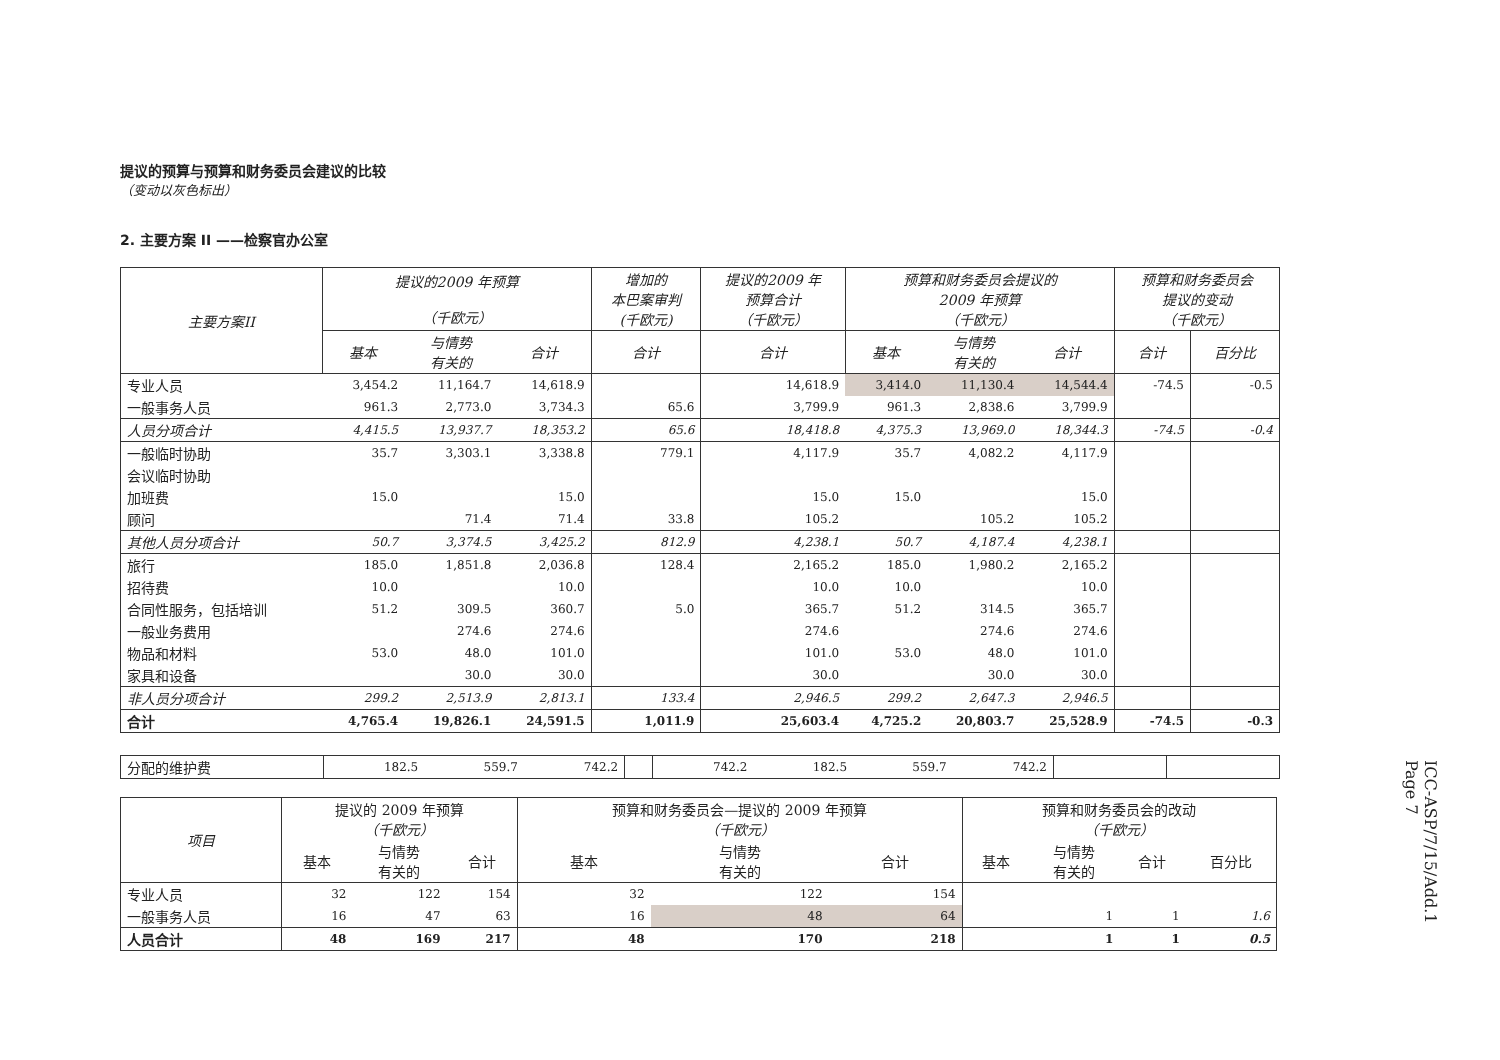提议的预算与预算和财务委员会建议的比较
（变动以灰色标出）
2. 主要方案 II ——检察官办公室
| 主要方案II | 提议的2009 年预算 （千欧元） | | | 增加的 本巴案审判 (千欧元) | 提议的2009 年 预算合计 （千欧元） | 预算和财务委员会提议的 2009 年预算 （千欧元） | | | 预算和财务委员会 提议的变动 （千欧元） | |
| --- | --- | --- | --- | --- | --- | --- | --- | --- | --- | --- |
| | 基本 | 与情势 有关的 | 合计 | 合计 | 合计 | 基本 | 与情势 有关的 | 合计 | 合计 | 百分比 |
| 专业人员 | 3,454.2 | 11,164.7 | 14,618.9 | | 14,618.9 | 3,414.0 | 11,130.4 | 14,544.4 | -74.5 | -0.5 |
| 一般事务人员 | 961.3 | 2,773.0 | 3,734.3 | 65.6 | 3,799.9 | 961.3 | 2,838.6 | 3,799.9 | | |
| 人员分项合计 | 4,415.5 | 13,937.7 | 18,353.2 | 65.6 | 18,418.8 | 4,375.3 | 13,969.0 | 18,344.3 | -74.5 | -0.4 |
| 一般临时协助 | 35.7 | 3,303.1 | 3,338.8 | 779.1 | 4,117.9 | 35.7 | 4,082.2 | 4,117.9 | | |
| 会议临时协助 | | | | | | | | | | |
| 加班费 | 15.0 | | 15.0 | | 15.0 | 15.0 | | 15.0 | | |
| 顾问 | | 71.4 | 71.4 | 33.8 | 105.2 | | 105.2 | 105.2 | | |
| 其他人员分项合计 | 50.7 | 3,374.5 | 3,425.2 | 812.9 | 4,238.1 | 50.7 | 4,187.4 | 4,238.1 | | |
| 旅行 | 185.0 | 1,851.8 | 2,036.8 | 128.4 | 2,165.2 | 185.0 | 1,980.2 | 2,165.2 | | |
| 招待费 | 10.0 | | 10.0 | | 10.0 | 10.0 | | 10.0 | | |
| 合同性服务，包括培训 | 51.2 | 309.5 | 360.7 | 5.0 | 365.7 | 51.2 | 314.5 | 365.7 | | |
| 一般业务费用 | | 274.6 | 274.6 | | 274.6 | | 274.6 | 274.6 | | |
| 物品和材料 | 53.0 | 48.0 | 101.0 | | 101.0 | 53.0 | 48.0 | 101.0 | | |
| 家具和设备 | | 30.0 | 30.0 | | 30.0 | | 30.0 | 30.0 | | |
| 非人员分项合计 | 299.2 | 2,513.9 | 2,813.1 | 133.4 | 2,946.5 | 299.2 | 2,647.3 | 2,946.5 | | |
| 合计 | 4,765.4 | 19,826.1 | 24,591.5 | 1,011.9 | 25,603.4 | 4,725.2 | 20,803.7 | 25,528.9 | -74.5 | -0.3 |
| 分配的维护费 | 182.5 | 559.7 | 742.2 | | 742.2 | 182.5 | 559.7 | 742.2 | | |
| 项目 | 提议的 2009 年预算 （千欧元） | | | 预算和财务委员会—提议的 2009 年预算 （千欧元） | | | 预算和财务委员会的改动 （千欧元） | | | |
| --- | --- | --- | --- | --- | --- | --- | --- | --- | --- | --- |
| | 基本 | 与情势 有关的 | 合计 | 基本 | 与情势 有关的 | 合计 | 基本 | 与情势 有关的 | 合计 | 百分比 |
| 专业人员 | 32 | 122 | 154 | 32 | 122 | 154 | | | | |
| 一般事务人员 | 16 | 47 | 63 | 16 | 48 | 64 | | 1 | 1 | 1.6 |
| 人员合计 | 48 | 169 | 217 | 48 | 170 | 218 | | 1 | 1 | 0.5 |
ICC-ASP/7/15/Add.1
Page 7